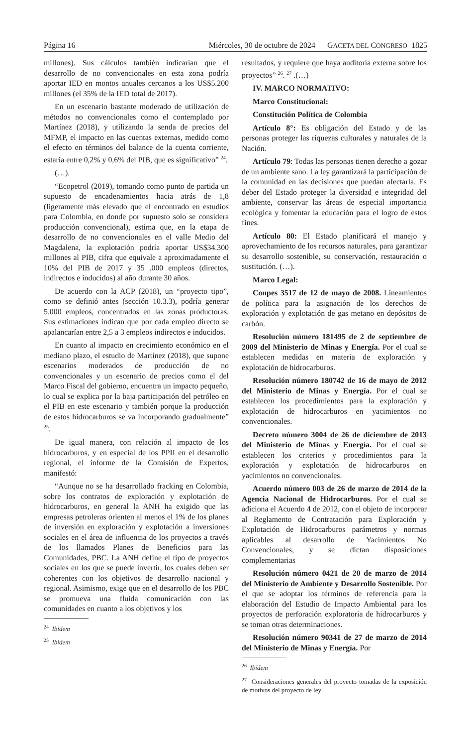Página 16 Miércoles, 30 de octubre de 2024 GACETA DEL CONGRESO 1825
millones). Sus cálculos también indicarían que el desarrollo de no convencionales en esta zona podría aportar IED en montos anuales cercanos a los US$5.200 millones (el 35% de la IED total de 2017).
En un escenario bastante moderado de utilización de métodos no convencionales como el contemplado por Martínez (2018), y utilizando la senda de precios del MFMP, el impacto en las cuentas externas, medido como el efecto en términos del balance de la cuenta corriente, estaría entre 0,2% y 0,6% del PIB, que es significativo” <sup>24</sup>.
(…).
“Ecopetrol (2019), tomando como punto de partida un supuesto de encadenamientos hacia atrás de 1,8 (ligeramente más elevado que el encontrado en estudios para Colombia, en donde por supuesto solo se considera producción convencional), estima que, en la etapa de desarrollo de no convencionales en el valle Medio del Magdalena, la explotación podría aportar US$34.300 millones al PIB, cifra que equivale a aproximadamente el 10% del PIB de 2017 y 35 .000 empleos (directos, indirectos e inducidos) al año durante 30 años.
De acuerdo con la ACP (2018), un “proyecto tipo”, como se definió antes (sección 10.3.3), podría generar 5.000 empleos, concentrados en las zonas productoras. Sus estimaciones indican que por cada empleo directo se apalancarían entre 2,5 a 3 empleos indirectos e inducidos.
En cuanto al impacto en crecimiento económico en el mediano plazo, el estudio de Martínez (2018), que supone escenarios moderados de producción de no convencionales y un escenario de precios como el del Marco Fiscal del gobierno, encuentra un impacto pequeño, lo cual se explica por la baja participación del petróleo en el PIB en este escenario y también porque la producción de estos hidrocarburos se va incorporando gradualmente” <sup>25</sup>.
De igual manera, con relación al impacto de los hidrocarburos, y en especial de los PPII en el desarrollo regional, el informe de la Comisión de Expertos, manifestó:
“Aunque no se ha desarrollado fracking en Colombia, sobre los contratos de exploración y explotación de hidrocarburos, en general la ANH ha exigido que las empresas petroleras orienten al menos el 1% de los planes de inversión en exploración y explotación a inversiones sociales en el área de influencia de los proyectos a través de los llamados Planes de Beneficios para las Comunidades, PBC. La ANH define el tipo de proyectos sociales en los que se puede invertir, los cuales deben ser coherentes con los objetivos de desarrollo nacional y regional. Asimismo, exige que en el desarrollo de los PBC se promueva una fluida comunicación con las comunidades en cuanto a los objetivos y los
<sup>24</sup> Ibidem
<sup>25</sup> Ibidem
resultados, y requiere que haya auditoría externa sobre los proyectos” <sup>26</sup>. <sup>27</sup> .(…)
IV. MARCO NORMATIVO:
Marco Constitucional:
Constitución Política de Colombia
Artículo 8°: Es obligación del Estado y de las personas proteger las riquezas culturales y naturales de la Nación.
Artículo 79: Todas las personas tienen derecho a gozar de un ambiente sano. La ley garantizará la participación de la comunidad en las decisiones que puedan afectarla. Es deber del Estado proteger la diversidad e integridad del ambiente, conservar las áreas de especial importancia ecológica y fomentar la educación para el logro de estos fines.
Artículo 80: El Estado planificará el manejo y aprovechamiento de los recursos naturales, para garantizar su desarrollo sostenible, su conservación, restauración o sustitución. (…).
Marco Legal:
Conpes 3517 de 12 de mayo de 2008. Lineamientos de política para la asignación de los derechos de exploración y explotación de gas metano en depósitos de carbón.
Resolución número 181495 de 2 de septiembre de 2009 del Ministerio de Minas y Energía. Por el cual se establecen medidas en materia de exploración y explotación de hidrocarburos.
Resolución número 180742 de 16 de mayo de 2012 del Ministerio de Minas y Energía. Por el cual se establecen los procedimientos para la exploración y explotación de hidrocarburos en yacimientos no convencionales.
Decreto número 3004 de 26 de diciembre de 2013 del Ministerio de Minas y Energía. Por el cual se establecen los criterios y procedimientos para la exploración y explotación de hidrocarburos en yacimientos no convencionales.
Acuerdo número 003 de 26 de marzo de 2014 de la Agencia Nacional de Hidrocarburos. Por el cual se adiciona el Acuerdo 4 de 2012, con el objeto de incorporar al Reglamento de Contratación para Exploración y Explotación de Hidrocarburos parámetros y normas aplicables al desarrollo de Yacimientos No Convencionales, y se dictan disposiciones complementarias
Resolución número 0421 de 20 de marzo de 2014 del Ministerio de Ambiente y Desarrollo Sostenible. Por el que se adoptar los términos de referencia para la elaboración del Estudio de Impacto Ambiental para los proyectos de perforación exploratoria de hidrocarburos y se toman otras determinaciones.
Resolución número 90341 de 27 de marzo de 2014 del Ministerio de Minas y Energía. Por
<sup>26</sup> Ibídem
<sup>27</sup> Consideraciones generales del proyecto tomadas de la exposición de motivos del proyecto de ley